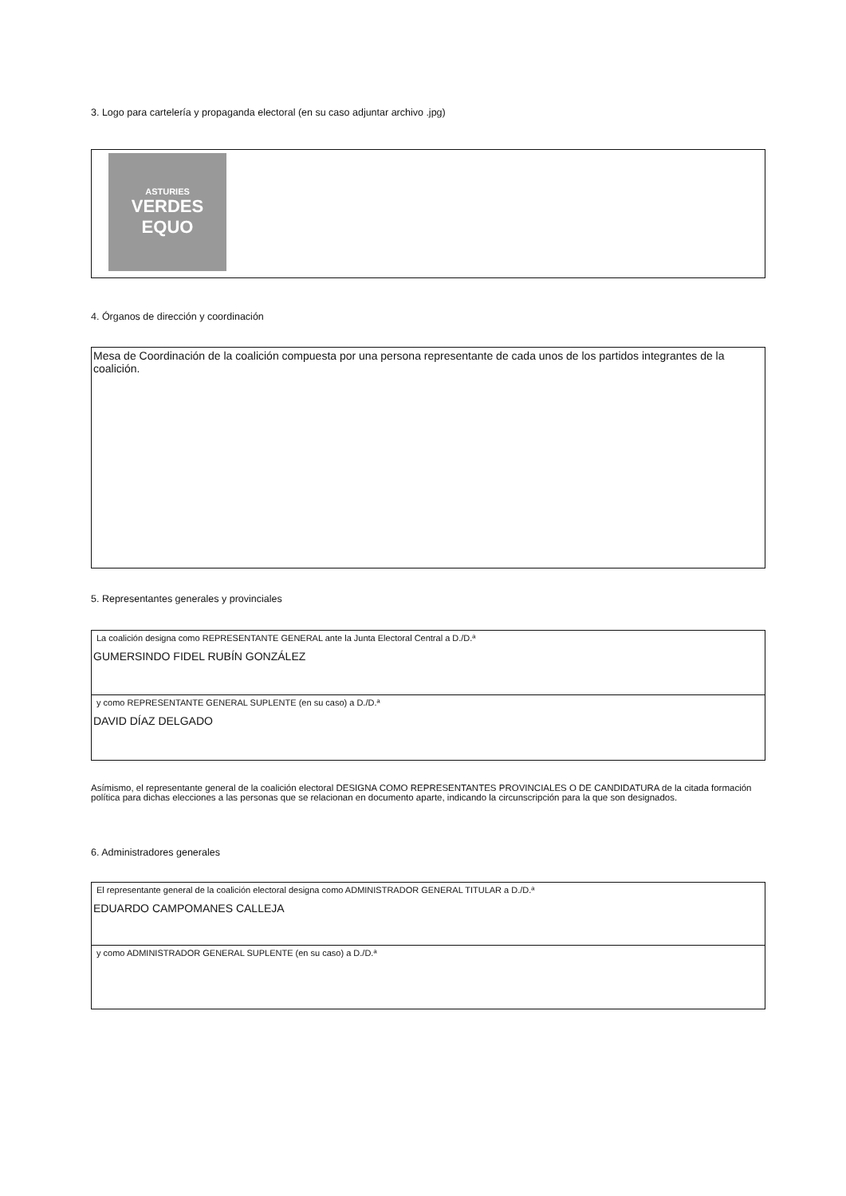3. Logo para cartelería y propaganda electoral (en su caso adjuntar archivo .jpg)
ASTURIES
VERDES
EQUO
4. Órganos de dirección y coordinación
Mesa de Coordinación de la coalición compuesta por una persona representante de cada unos de los partidos integrantes de la coalición.
5. Representantes generales y provinciales
La coalición designa como REPRESENTANTE GENERAL ante la Junta Electoral Central a D./D.ª
GUMERSINDO FIDEL RUBÍN GONZÁLEZ
y como REPRESENTANTE GENERAL SUPLENTE (en su caso) a D./D.ª
DAVID DÍAZ DELGADO
Asímismo, el representante general de la coalición electoral DESIGNA COMO REPRESENTANTES PROVINCIALES O DE CANDIDATURA de la citada formación política para dichas elecciones a las personas que se relacionan en documento aparte, indicando la circunscripción para la que son designados.
6. Administradores generales
El representante general de la coalición electoral designa como ADMINISTRADOR GENERAL TITULAR a D./D.ª
EDUARDO CAMPOMANES CALLEJA
y como ADMINISTRADOR GENERAL SUPLENTE (en su caso) a D./D.ª